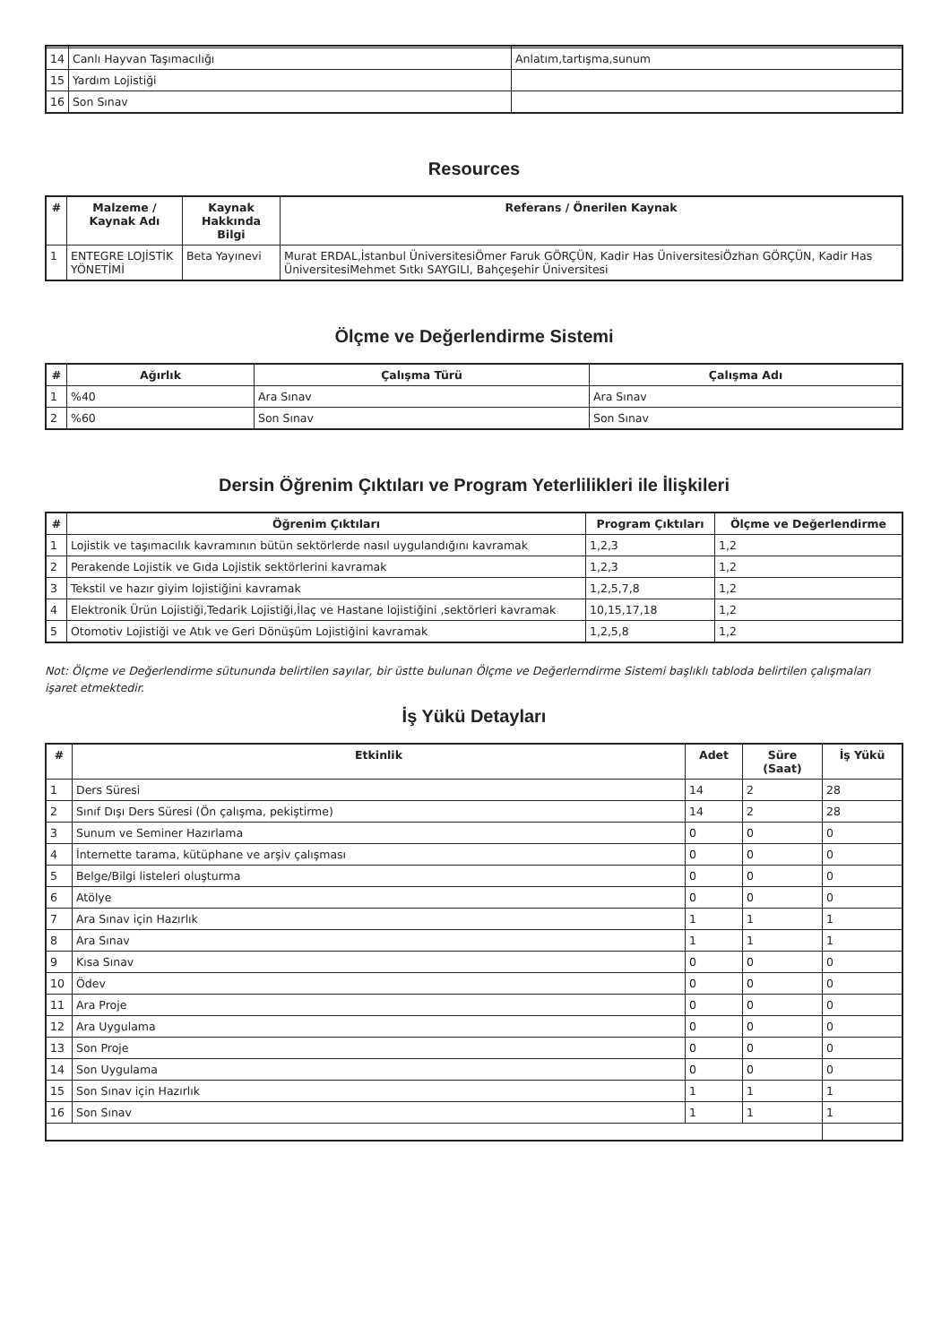| 14 | Canlı Hayvan Taşımacılığı | Anlatım,tartışma,sunum |
| 15 | Yardım Lojistiği | |
| 16 | Son Sınav | |
Resources
| # | Malzeme / Kaynak Adı | Kaynak Hakkında Bilgi | Referans / Önerilen Kaynak |
| --- | --- | --- | --- |
| 1 | ENTEGRE LOJİSTİK YÖNETİMİ | Beta Yayınevi | Murat ERDAL,İstanbul ÜniversitesiÖmer Faruk GÖRÇÜN, Kadir Has ÜniversitesiÖzhan GÖRÇÜN, Kadir Has ÜniversitesiMehmet Sıtkı SAYGILI, Bahçeşehir Üniversitesi |
Ölçme ve Değerlendirme Sistemi
| # | Ağırlık | Çalışma Türü | Çalışma Adı |
| --- | --- | --- | --- |
| 1 | %40 | Ara Sınav | Ara Sınav |
| 2 | %60 | Son Sınav | Son Sınav |
Dersin Öğrenim Çıktıları ve Program Yeterlilikleri ile İlişkileri
| # | Öğrenim Çıktıları | Program Çıktıları | Ölçme ve Değerlendirme |
| --- | --- | --- | --- |
| 1 | Lojistik ve taşımacılık kavramının bütün sektörlerde nasıl uygulandığını kavramak | 1,2,3 | 1,2 |
| 2 | Perakende Lojistik ve Gıda Lojistik sektörlerini kavramak | 1,2,3 | 1,2 |
| 3 | Tekstil ve hazır giyim lojistiğini kavramak | 1,2,5,7,8 | 1,2 |
| 4 | Elektronik Ürün Lojistiği,Tedarik Lojistiği,İlaç ve Hastane lojistiğini ,sektörleri kavramak | 10,15,17,18 | 1,2 |
| 5 | Otomotiv Lojistiği ve Atık ve Geri Dönüşüm Lojistiğini kavramak | 1,2,5,8 | 1,2 |
Not: Ölçme ve Değerlendirme sütununda belirtilen sayılar, bir üstte bulunan Ölçme ve Değerlerndirme Sistemi başlıklı tabloda belirtilen çalışmaları işaret etmektedir.
İş Yükü Detayları
| # | Etkinlik | Adet | Süre (Saat) | İş Yükü |
| --- | --- | --- | --- | --- |
| 1 | Ders Süresi | 14 | 2 | 28 |
| 2 | Sınıf Dışı Ders Süresi (Ön çalışma, pekiştirme) | 14 | 2 | 28 |
| 3 | Sunum ve Seminer Hazırlama | 0 | 0 | 0 |
| 4 | İnternette tarama, kütüphane ve arşiv çalışması | 0 | 0 | 0 |
| 5 | Belge/Bilgi listeleri oluşturma | 0 | 0 | 0 |
| 6 | Atölye | 0 | 0 | 0 |
| 7 | Ara Sınav için Hazırlık | 1 | 1 | 1 |
| 8 | Ara Sınav | 1 | 1 | 1 |
| 9 | Kısa Sınav | 0 | 0 | 0 |
| 10 | Ödev | 0 | 0 | 0 |
| 11 | Ara Proje | 0 | 0 | 0 |
| 12 | Ara Uygulama | 0 | 0 | 0 |
| 13 | Son Proje | 0 | 0 | 0 |
| 14 | Son Uygulama | 0 | 0 | 0 |
| 15 | Son Sınav için Hazırlık | 1 | 1 | 1 |
| 16 | Son Sınav | 1 | 1 | 1 |